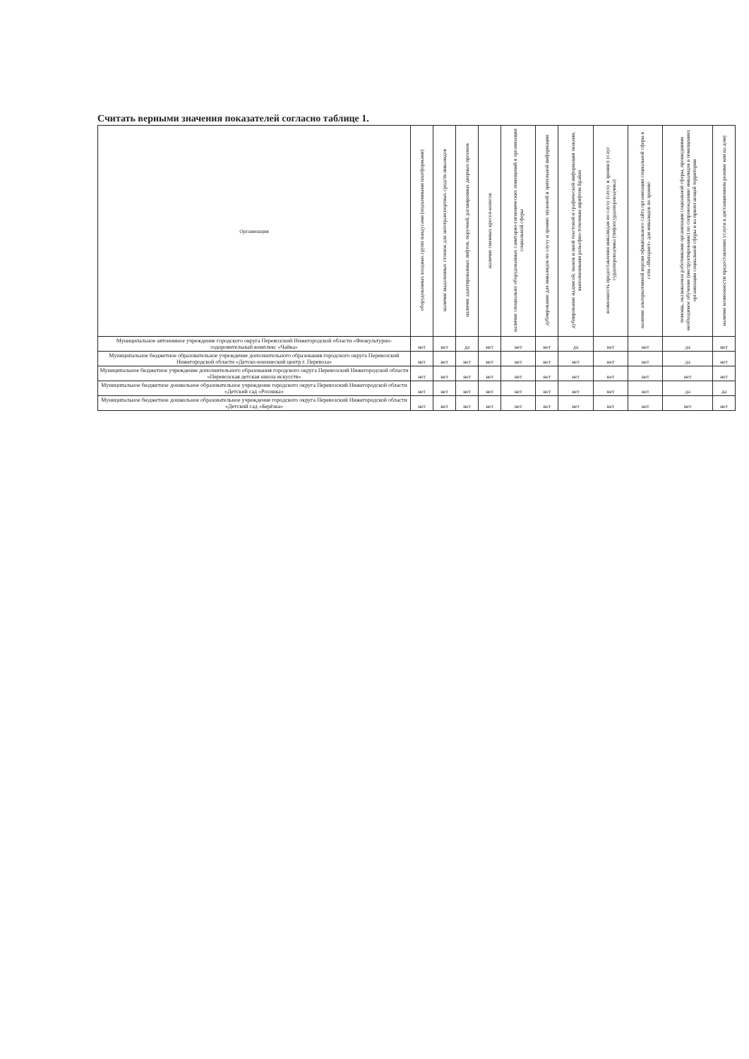Считать верными значения показателей согласно таблице 1.
| Организация | оборудованных входных групп пандусами (подъемными платформами) | наличие выделенных стоянок для автотранспортных средств инвалидов | наличие адаптированных лифтов, поручней, расширенных дверных проемов | наличие сменных кресел-колясок | наличие специально оборудованных санитарно-гигиенических помещений в организации социальной сферы | дублирование для инвалидов по слуху и зрению звуковой и зрительной информации | дублирование надписей, знаков и иной текстовой и графической информации знаками, выполненными рельефно-точечным шрифтом Брайля | возможность предоставления инвалидам по слуху (слуху и зрению) услуг сурдопереводчика (тифлосурдопереводчика) | наличие альтернативной версии официального сайта организации социальной сферы в сети «Интернет» для инвалидов по зрению | помощь, оказываемая работниками организации социальной сферы, прошедшими необходимое обучение (инструктирование) по сопровождению инвалидов в помещениях организации социальной сферы и на прилегающей территории | наличие возможности предоставления услуги в дистанционном режиме или на дому |
| --- | --- | --- | --- | --- | --- | --- | --- | --- | --- | --- | --- |
| Муниципальное автономное учреждение городского округа Перевозский Нижегородской области «Физкультурно-оздоровительный комплекс «Чайка» | нет | нет | да | нет | нет | нет | да | нет | нет | да | нет |
| Муниципальное бюджетное образовательное учреждение дополнительного образования городского округа Перевозский Нижегородской области «Детско-юношеский центр г. Перевоза» | нет | нет | нет | нет | нет | нет | нет | нет | нет | да | нет |
| Муниципальное бюджетное учреждение дополнительного образования городского округа Перевозский Нижегородской области «Перевозская детская школа искусств» | нет | нет | нет | нет | нет | нет | нет | нет | нет | нет | нет |
| Муниципальное бюджетное дошкольное образовательное учреждение городского округа Перевозский Нижегородской области «Детский сад «Росинка» | нет | нет | нет | нет | нет | нет | нет | нет | нет | да | да |
| Муниципальное бюджетное дошкольное образовательное учреждение городского округа Перевозский Нижегородской области «Детский сад «Берёзка» | нет | нет | нет | нет | нет | нет | нет | нет | нет | нет | нет |